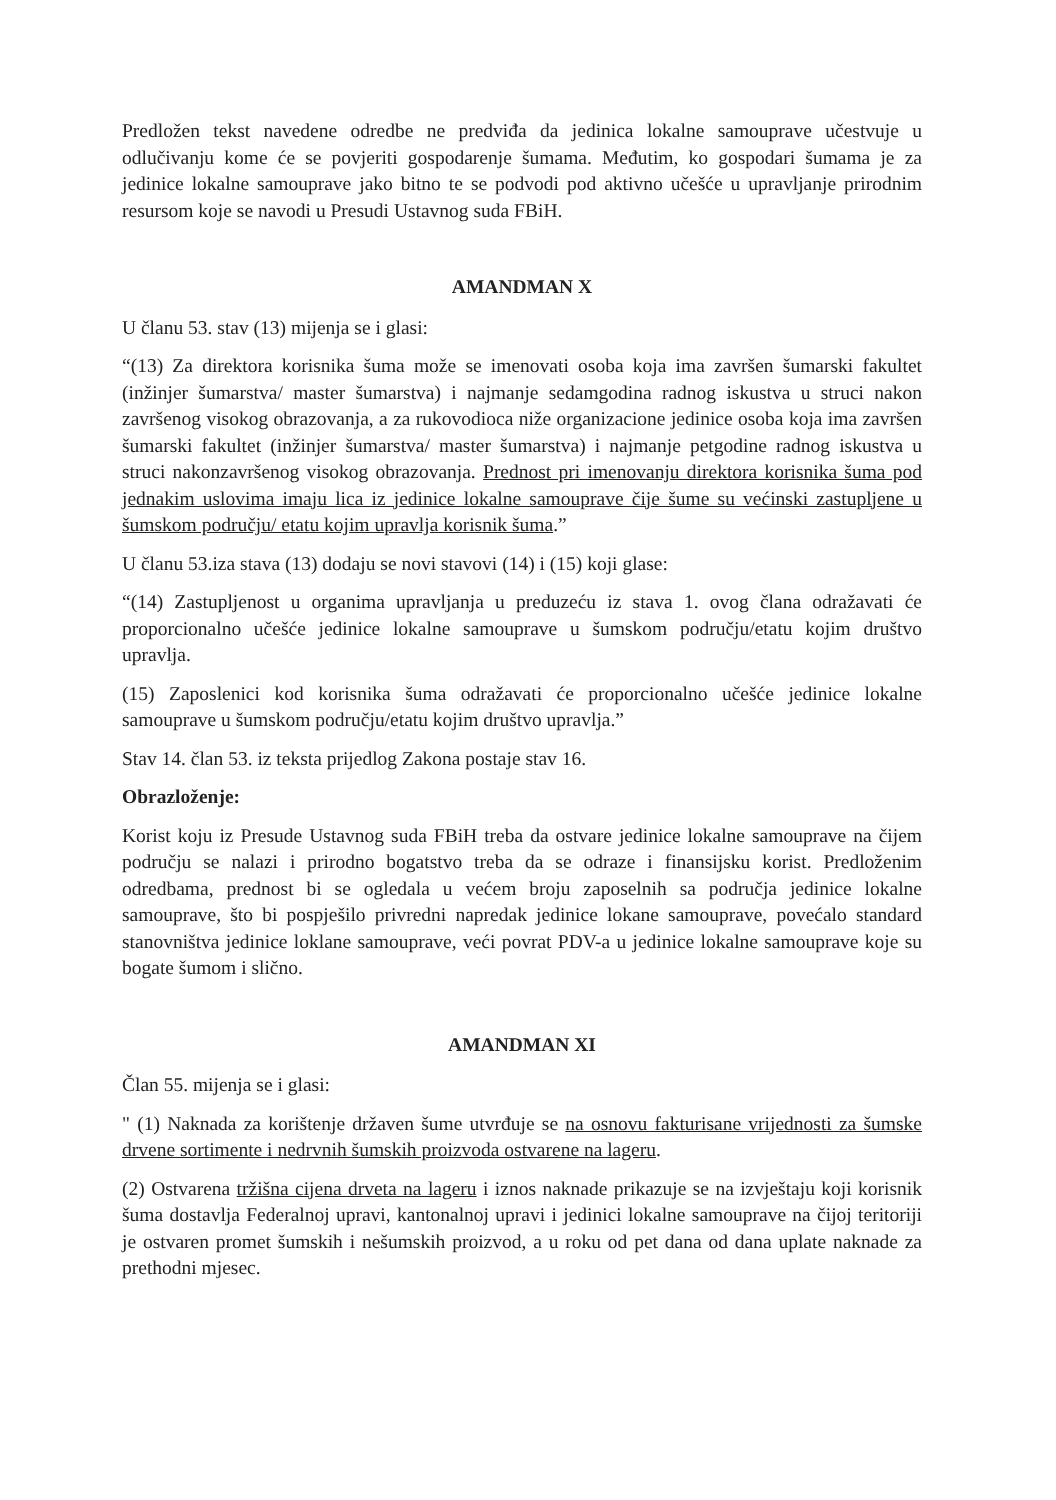Predložen tekst navedene odredbe ne predviđa da jedinica lokalne samouprave učestvuje u odlučivanju kome će se povjeriti gospodarenje šumama. Međutim, ko gospodari šumama je za jedinice lokalne samouprave jako bitno te se podvodi pod aktivno učešće u upravljanje prirodnim resursom koje se navodi u Presudi Ustavnog suda FBiH.
AMANDMAN X
U članu 53. stav (13) mijenja se i glasi:
“(13) Za direktora korisnika šuma može se imenovati osoba koja ima završen šumarski fakultet (inžinjer šumarstva/ master šumarstva) i najmanje sedamgodina radnog iskustva u struci nakon završenog visokog obrazovanja, a za rukovodioca niže organizacione jedinice osoba koja ima završen šumarski fakultet (inžinjer šumarstva/ master šumarstva) i najmanje petgodine radnog iskustva u struci nakonzavršenog visokog obrazovanja. Prednost pri imenovanju direktora korisnika šuma pod jednakim uslovima imaju lica iz jedinice lokalne samouprave čije šume su većinski zastupljene u šumskom području/ etatu kojim upravlja korisnik šuma.”
U članu 53.iza stava (13) dodaju se novi stavovi (14) i (15) koji glase:
“(14) Zastupljenost u organima upravljanja u preduzeću iz stava 1. ovog člana odražavati će proporcionalno učešće jedinice lokalne samouprave u šumskom području/etatu kojim društvo upravlja.
(15) Zaposlenici kod korisnika šuma odražavati će proporcionalno učešće jedinice lokalne samouprave u šumskom području/etatu kojim društvo upravlja.”
Stav 14. član 53. iz teksta prijedlog Zakona postaje stav 16.
Obrazloženje:
Korist koju iz Presude Ustavnog suda FBiH treba da ostvare jedinice lokalne samouprave na čijem području se nalazi i prirodno bogatstvo treba da se odraze i finansijsku korist. Predloženim odredbama, prednost bi se ogledala u većem broju zaposelnih sa područja jedinice lokalne samouprave, što bi pospješilo privredni napredak jedinice lokane samouprave, povećalo standard stanovništva jedinice loklane samouprave, veći povrat PDV-a u jedinice lokalne samouprave koje su bogate šumom i slično.
AMANDMAN XI
Član 55. mijenja se i glasi:
" (1) Naknada za korištenje državen šume utvrđuje se na osnovu fakturisane vrijednosti za šumske drvene sortimente i nedrvnih šumskih proizvoda ostvarene na lageru.
(2) Ostvarena tržišna cijena drveta na lageru i iznos naknade prikazuje se na izvještaju koji korisnik šuma dostavlja Federalnoj upravi, kantonalnoj upravi i jedinici lokalne samouprave na čijoj teritoriji je ostvaren promet šumskih i nešumskih proizvod, a u roku od pet dana od dana uplate naknade za prethodni mjesec.